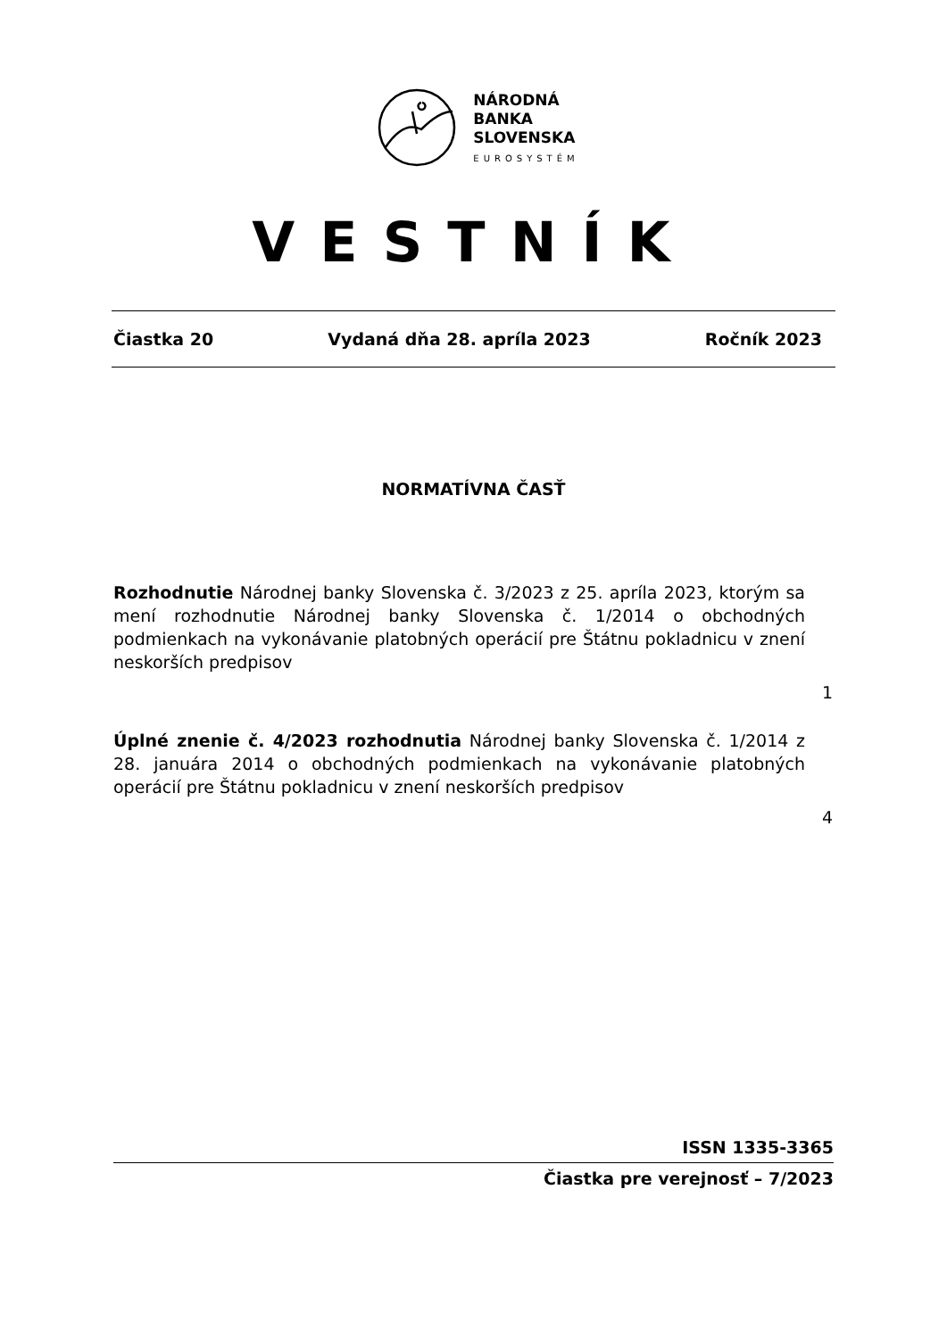NÁRODNÁ
BANKA
SLOVENSKA
EUROSYSTÉM
VESTNÍK
Čiastka 20 Vydaná dňa 28. apríla 2023 Ročník 2023
NORMATÍVNA ČASŤ
Rozhodnutie Národnej banky Slovenska č. 3/2023 z 25. apríla 2023, ktorým sa mení rozhodnutie Národnej banky Slovenska č. 1/2014 o obchodných podmienkach na vykonávanie platobných operácií pre Štátnu pokladnicu v znení neskorších predpisov
1
Úplné znenie č. 4/2023 rozhodnutia Národnej banky Slovenska č. 1/2014 z 28. januára 2014 o obchodných podmienkach na vykonávanie platobných operácií pre Štátnu pokladnicu v znení neskorších predpisov
4
ISSN 1335-3365
Čiastka pre verejnosť – 7/2023